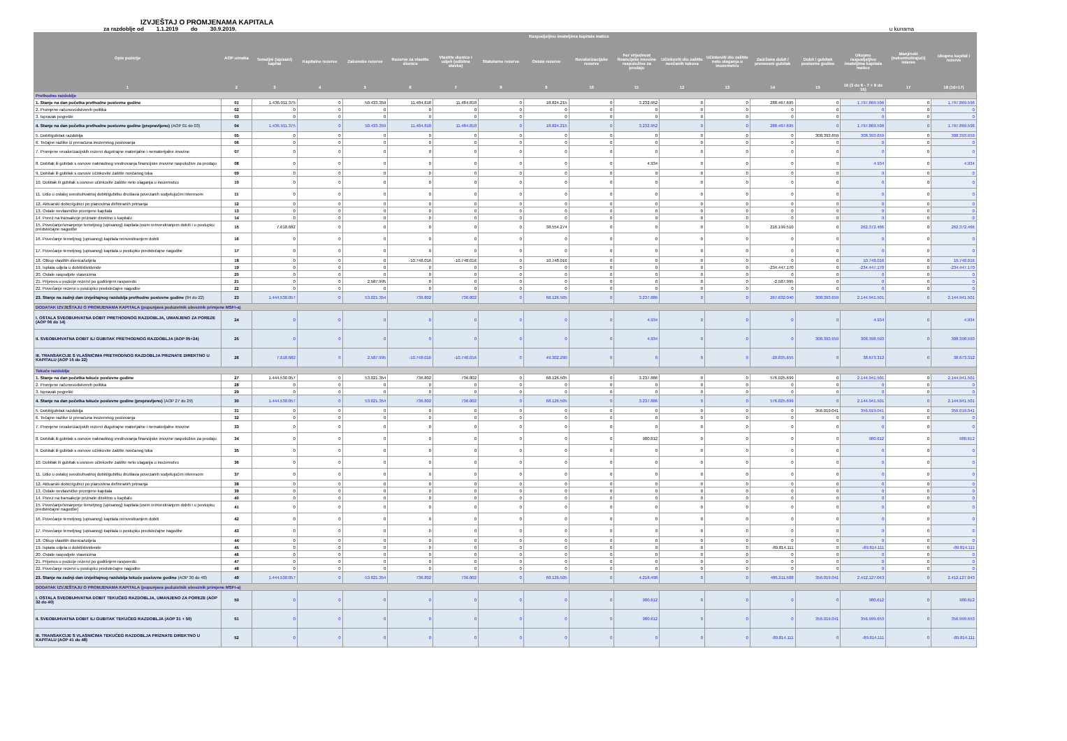IZVJEŠTAJ O PROMJENAMA KAPITALA
za razdoblje od 1.1.2019 do 30.9.2019. u kunama
| Opis pozicije | AOP oznaka | Raspodjeljivo imateljima kapitala matice | | | | | | | | | | | | | | Manjinski (nekontrolirajući) interes | Ukupno kapital i rezerve |
| --- | --- | --- | --- | --- | --- | --- | --- | --- | --- | --- | --- | --- | --- | --- | --- | --- | --- |
| | | Temeljni (upisani) kapital | Kapitalne rezerve | Zakonske rezerve | Rezerve za vlastite dionice | Vlastite dionice i udjeli (odbitna stavka) | Statutarne rezerve | Ostale rezerve | Revalorizacijske rezerve | Fer vrijednost financijske imovine raspoložive za prodaju | Učinkoviti dio zaštite novčanih tokova | Učinkoviti dio zaštite neto ulaganja u inozemstvo | Zadržana dobit / preneseni gubitak | Dobit / gubitak poslovne godine | Ukupno raspodjeljivo imateljima kapitala matice | | |
| 1 | 2 | 3 | 4 | 5 | 6 | 7 | 8 | 9 | 10 | 11 | 12 | 13 | 14 | 15 | 16 (3 do 6 - 7 + 8 do 15) | 17 | 18 (16+17) |
| Prethodno razdoblje | | | | | | | | | | | | | | | | | |
| 1. Stanje na dan početka prethodne poslovne godine | 01 | 1.436.911.375 | 0 | 50.433.359 | 11.484.818 | 11.484.818 | 0 | 18.824.215 | 0 | 3.232.952 | 0 | 0 | 288.467.695 | 0 | 1.797.869.596 | 0 | 1.797.869.596 |
| 2. Promjene računovodstvenih politika | 02 | 0 | 0 | 0 | 0 | 0 | 0 | 0 | 0 | 0 | 0 | 0 | 0 | 0 | 0 | 0 | 0 |
| 3. Ispravak pogreški | 03 | 0 | 0 | 0 | 0 | 0 | 0 | 0 | 0 | 0 | 0 | 0 | 0 | 0 | 0 | 0 | 0 |
| 4. Stanje na dan početka prethodne poslovne godine (prepravljeno) (AOP 01 do 03) | 04 | 1.436.911.375 | 0 | 50.433.359 | 11.484.818 | 11.484.818 | 0 | 18.824.215 | 0 | 3.232.952 | 0 | 0 | 288.467.695 | 0 | 1.797.869.596 | 0 | 1.797.869.596 |
| 5. Dobit/gubitak razdoblja | 05 | 0 | 0 | 0 | 0 | 0 | 0 | 0 | 0 | 0 | 0 | 0 | 0 | 308.393.659 | 308.393.659 | 0 | 308.393.659 |
| 6. Tečajne razlike iz preračuna inozemnog poslovanja | 06 | 0 | 0 | 0 | 0 | 0 | 0 | 0 | 0 | 0 | 0 | 0 | 0 | 0 | 0 | 0 | 0 |
| 7. Promjene revalorizacijskih rezervi dugotrajne materijalne i nematerijalne imovine | 07 | 0 | 0 | 0 | 0 | 0 | 0 | 0 | 0 | 0 | 0 | 0 | 0 | 0 | 0 | 0 | 0 |
| 8. Dobitak ili gubitak s osnove naknadnog vrednovanja financijske imovine raspoložive za prodaju | 08 | 0 | 0 | 0 | 0 | 0 | 0 | 0 | 0 | 4.934 | 0 | 0 | 0 | 0 | 4.934 | 0 | 4.934 |
| 9. Dobitak ili gubitak s osnove učinkovite zaštite novčanog toka | 09 | 0 | 0 | 0 | 0 | 0 | 0 | 0 | 0 | 0 | 0 | 0 | 0 | 0 | 0 | 0 | 0 |
| 10. Dobitak ili gubitak s osnove učinkovite zaštite neto ulaganja u inozemstvu | 10 | 0 | 0 | 0 | 0 | 0 | 0 | 0 | 0 | 0 | 0 | 0 | 0 | 0 | 0 | 0 | 0 |
| 11. Udio u ostaloj sveobuhvatnoj dobiti/gubitku društava povezanih sudjelujućim interesom | 11 | 0 | 0 | 0 | 0 | 0 | 0 | 0 | 0 | 0 | 0 | 0 | 0 | 0 | 0 | 0 | 0 |
| 12. Aktuarski dobici/gubici po planovima definiranih primanja | 12 | 0 | 0 | 0 | 0 | 0 | 0 | 0 | 0 | 0 | 0 | 0 | 0 | 0 | 0 | 0 | 0 |
| 13. Ostale nevlasničke promjene kapitala | 13 | 0 | 0 | 0 | 0 | 0 | 0 | 0 | 0 | 0 | 0 | 0 | 0 | 0 | 0 | 0 | 0 |
| 14. Porez na transakcije priznate direktno u kapitalu | 14 | 0 | 0 | 0 | 0 | 0 | 0 | 0 | 0 | 0 | 0 | 0 | 0 | 0 | 0 | 0 | 0 |
| 15. Povećanje/smanjenje temeljnog (upisanog) kapitala (osim reinvestiranjem dobiti i u postupku predstečajne nagodbe | 15 | 7.618.682 | 0 | 0 | 0 | 0 | 0 | 38.554.274 | 0 | 0 | 0 | 0 | 216.199.510 | 0 | 262.372.466 | 0 | 262.372.466 |
| 16. Povećanje temeljnog (upisanog) kapitala reinvestiranjem dobiti | 16 | 0 | 0 | 0 | 0 | 0 | 0 | 0 | 0 | 0 | 0 | 0 | 0 | 0 | 0 | 0 | 0 |
| 17. Povećanje temeljnog (upisanog) kapitala u postupku predstečajne nagodbe | 17 | 0 | 0 | 0 | 0 | 0 | 0 | 0 | 0 | 0 | 0 | 0 | 0 | 0 | 0 | 0 | 0 |
| 18. Otkup vlastitih dionica/udjela | 18 | 0 | 0 | 0 | -10.748.016 | -10.748.016 | 0 | 10.748.016 | 0 | 0 | 0 | 0 | 0 | 0 | 10.748.016 | 0 | 10.748.016 |
| 19. Isplata udjela u dobiti/dividende | 19 | 0 | 0 | 0 | 0 | 0 | 0 | 0 | 0 | 0 | 0 | 0 | -234.447.170 | 0 | -234.447.170 | 0 | -234.447.170 |
| 20. Ostale raspodjele vlasnicima | 20 | 0 | 0 | 0 | 0 | 0 | 0 | 0 | 0 | 0 | 0 | 0 | 0 | 0 | 0 | 0 | 0 |
| 21. Prijenos u pozicije rezervi po godišnjem rasporedu | 21 | 0 | 0 | 2.587.995 | 0 | 0 | 0 | 0 | 0 | 0 | 0 | 0 | -2.587.995 | 0 | 0 | 0 | 0 |
| 22. Povećanje rezervi u postupku predstečajne nagodbe | 22 | 0 | 0 | 0 | 0 | 0 | 0 | 0 | 0 | 0 | 0 | 0 | 0 | 0 | 0 | 0 | 0 |
| 23. Stanje na zadnji dan izvještajnog razdoblja prethodne poslovne godine (04 do 22) | 23 | 1.444.530.057 | 0 | 53.021.354 | 736.802 | 736.802 | 0 | 68.126.505 | 0 | 3.237.886 | 0 | 0 | 267.632.040 | 308.393.659 | 2.144.941.501 | 0 | 2.144.941.501 |
| DODATAK IZVJEŠTAJU O PROMJENAMA KAPITALA (popunjava poduzetnik obveznik primjene MSFI-a) | | | | | | | | | | | | | | | | | |
| I. OSTALA SVEOBUHVATNA DOBIT PRETHODNOG RAZDOBLJA, UMANJENO ZA POREZE (AOP 06 do 14) | 24 | 0 | 0 | 0 | 0 | 0 | 0 | 0 | 0 | 4.934 | 0 | 0 | 0 | 0 | 4.934 | 0 | 4.934 |
| II. SVEOBUHVATNA DOBIT ILI GUBITAK PRETHODNOG RAZDOBLJA (AOP 05+24) | 25 | 0 | 0 | 0 | 0 | 0 | 0 | 0 | 0 | 4.934 | 0 | 0 | 0 | 308.393.659 | 308.398.593 | 0 | 308.398.593 |
| III. TRANSAKCIJE S VLASNICIMA PRETHODNOG RAZDOBLJA PRIZNATE DIREKTNO U KAPITALU (AOP 15 do 22) | 26 | 7.618.682 | 0 | 2.587.995 | -10.748.016 | -10.748.016 | 0 | 49.302.290 | 0 | 0 | 0 | 0 | -20.835.655 | 0 | 38.673.312 | 0 | 38.673.312 |
| Tekuće razdoblje | | | | | | | | | | | | | | | | | |
| 1. Stanje na dan početka tekuće poslovne godine | 27 | 1.444.530.057 | 0 | 53.021.354 | 736.802 | 736.802 | 0 | 68.126.505 | 0 | 3.237.886 | 0 | 0 | 576.025.699 | 0 | 2.144.941.501 | 0 | 2.144.941.501 |
| 2. Promjene računovodstvenih politika | 28 | 0 | 0 | 0 | 0 | 0 | 0 | 0 | 0 | 0 | 0 | 0 | 0 | 0 | 0 | 0 | 0 |
| 3. Ispravak pogreški | 29 | 0 | 0 | 0 | 0 | 0 | 0 | 0 | 0 | 0 | 0 | 0 | 0 | 0 | 0 | 0 | 0 |
| 4. Stanje na dan početka tekuće poslovne godine (prepravljeno) (AOP 27 do 29) | 30 | 1.444.530.057 | 0 | 53.021.354 | 736.802 | 736.802 | 0 | 68.126.505 | 0 | 3.237.886 | 0 | 0 | 576.025.699 | 0 | 2.144.941.501 | 0 | 2.144.941.501 |
| 5. Dobit/gubitak razdoblja | 31 | 0 | 0 | 0 | 0 | 0 | 0 | 0 | 0 | 0 | 0 | 0 | 0 | 356.019.041 | 356.019.041 | 0 | 356.019.041 |
| 6. Tečajne razlike iz preračuna inozemnog poslovanja | 32 | 0 | 0 | 0 | 0 | 0 | 0 | 0 | 0 | 0 | 0 | 0 | 0 | 0 | 0 | 0 | 0 |
| 7. Promjene revalorizacijskih rezervi dugotrajne materijalne i nematerijalne imovine | 33 | 0 | 0 | 0 | 0 | 0 | 0 | 0 | 0 | 0 | 0 | 0 | 0 | 0 | 0 | 0 | 0 |
| 8. Dobitak ili gubitak s osnove naknadnog vrednovanja financijske imovine raspoložive za prodaju | 34 | 0 | 0 | 0 | 0 | 0 | 0 | 0 | 0 | 980.612 | 0 | 0 | 0 | 0 | 980.612 | 0 | 980.612 |
| 9. Dobitak ili gubitak s osnove učinkovite zaštite novčanog toka | 35 | 0 | 0 | 0 | 0 | 0 | 0 | 0 | 0 | 0 | 0 | 0 | 0 | 0 | 0 | 0 | 0 |
| 10. Dobitak ili gubitak s osnove učinkovite zaštite neto ulaganja u inozemstvu | 36 | 0 | 0 | 0 | 0 | 0 | 0 | 0 | 0 | 0 | 0 | 0 | 0 | 0 | 0 | 0 | 0 |
| 11. Udio u ostaloj sveobuhvatnoj dobiti/gubitku društava povezanih sudjelujućim interesom | 37 | 0 | 0 | 0 | 0 | 0 | 0 | 0 | 0 | 0 | 0 | 0 | 0 | 0 | 0 | 0 | 0 |
| 12. Aktuarski dobici/gubici po planovima definiranih primanja | 38 | 0 | 0 | 0 | 0 | 0 | 0 | 0 | 0 | 0 | 0 | 0 | 0 | 0 | 0 | 0 | 0 |
| 13. Ostale nevlasničke promjene kapitala | 39 | 0 | 0 | 0 | 0 | 0 | 0 | 0 | 0 | 0 | 0 | 0 | 0 | 0 | 0 | 0 | 0 |
| 14. Porez na transakcije priznate direktno u kapitalu | 40 | 0 | 0 | 0 | 0 | 0 | 0 | 0 | 0 | 0 | 0 | 0 | 0 | 0 | 0 | 0 | 0 |
| 15. Povećanje/smanjenje temeljnog (upisanog) kapitala (osim reinvestiranjem dobiti i u postupku predstečajne nagodbe) | 41 | 0 | 0 | 0 | 0 | 0 | 0 | 0 | 0 | 0 | 0 | 0 | 0 | 0 | 0 | 0 | 0 |
| 16. Povećanje temeljnog (upisanog) kapitala reinvestiranjem dobiti | 42 | 0 | 0 | 0 | 0 | 0 | 0 | 0 | 0 | 0 | 0 | 0 | 0 | 0 | 0 | 0 | 0 |
| 17. Povećanje temeljnog (upisanog) kapitala u postupku predstečajne nagodbe | 43 | 0 | 0 | 0 | 0 | 0 | 0 | 0 | 0 | 0 | 0 | 0 | 0 | 0 | 0 | 0 | 0 |
| 18. Otkup vlastitih dionica/udjela | 44 | 0 | 0 | 0 | 0 | 0 | 0 | 0 | 0 | 0 | 0 | 0 | 0 | 0 | 0 | 0 | 0 |
| 19. Isplata udjela u dobiti/dividende | 45 | 0 | 0 | 0 | 0 | 0 | 0 | 0 | 0 | 0 | 0 | 0 | -89.814.111 | 0 | -89.814.111 | 0 | -89.814.111 |
| 20. Ostale raspodjele vlasnicima | 46 | 0 | 0 | 0 | 0 | 0 | 0 | 0 | 0 | 0 | 0 | 0 | 0 | 0 | 0 | 0 | 0 |
| 21. Prijenos u pozicije rezervi po godišnjem rasporedu | 47 | 0 | 0 | 0 | 0 | 0 | 0 | 0 | 0 | 0 | 0 | 0 | 0 | 0 | 0 | 0 | 0 |
| 22. Povećanje rezervi u postupku predstečajne nagodbe | 48 | 0 | 0 | 0 | 0 | 0 | 0 | 0 | 0 | 0 | 0 | 0 | 0 | 0 | 0 | 0 | 0 |
| 23. Stanje na zadnji dan izvještajnog razdoblja tekuće poslovne godine (AOP 30 do 48) | 49 | 1.444.530.057 | 0 | 53.021.354 | 736.802 | 736.802 | 0 | 68.126.505 | 0 | 4.218.498 | 0 | 0 | 486.211.588 | 356.019.041 | 2.412.127.043 | 0 | 2.412.127.043 |
| DODATAK IZVJEŠTAJU O PROMJENAMA KAPITALA (popunjava poduzetnik obveznik primjene MSFI-a) | | | | | | | | | | | | | | | | | |
| I. OSTALA SVEOBUHVATNA DOBIT TEKUĆEG RAZDOBLJA, UMANJENO ZA POREZE (AOP 32 do 40) | 50 | 0 | 0 | 0 | 0 | 0 | 0 | 0 | 0 | 980.612 | 0 | 0 | 0 | 0 | 980.612 | 0 | 980.612 |
| II. SVEOBUHVATNA DOBIT ILI GUBITAK TEKUĆEG RAZDOBLJA (AOP 31 + 50) | 51 | 0 | 0 | 0 | 0 | 0 | 0 | 0 | 0 | 980.612 | 0 | 0 | 0 | 356.019.041 | 356.999.653 | 0 | 356.999.653 |
| III. TRANSAKCIJE S VLASNICIMA TEKUĆEG RAZDOBLJA PRIZNATE DIREKTNO U KAPITALU (AOP 41 do 48) | 52 | 0 | 0 | 0 | 0 | 0 | 0 | 0 | 0 | 0 | 0 | 0 | -89.814.111 | 0 | -89.814.111 | 0 | -89.814.111 |